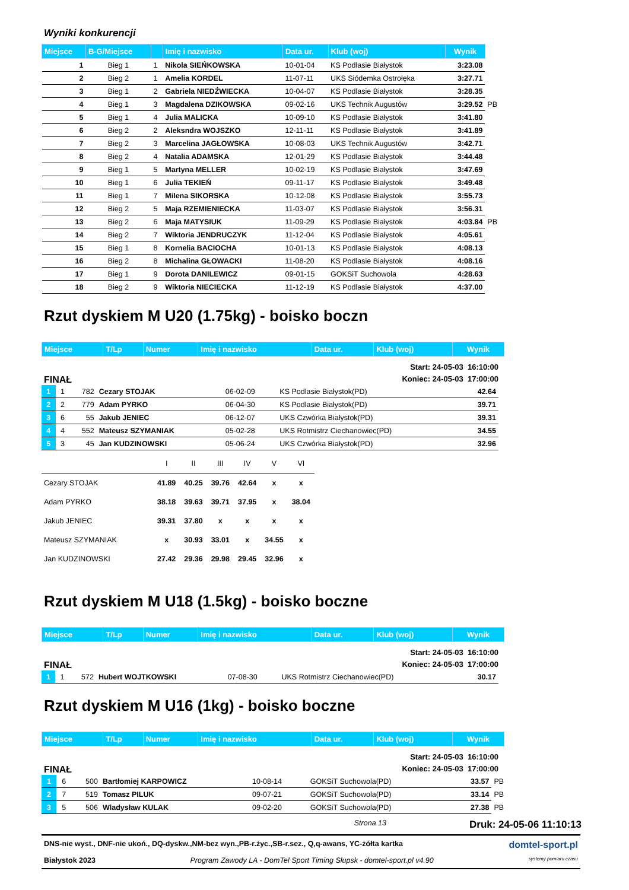Wyniki konkurencji
| Miejsce | B-G/Miejsce | | Imię i nazwisko | Data ur. | Klub (woj) | Wynik | |
| --- | --- | --- | --- | --- | --- | --- | --- |
| 1 | Bieg 1 | 1 | Nikola SIEŃKOWSKA | 10-01-04 | KS Podlasie Białystok | 3:23.08 | |
| 2 | Bieg 2 | 1 | Amelia KORDEL | 11-07-11 | UKS Siódemka Ostrołęka | 3:27.71 | |
| 3 | Bieg 1 | 2 | Gabriela NIEDŹWIECKA | 10-04-07 | KS Podlasie Białystok | 3:28.35 | |
| 4 | Bieg 1 | 3 | Magdalena DZIKOWSKA | 09-02-16 | UKS Technik Augustów | 3:29.52 | PB |
| 5 | Bieg 1 | 4 | Julia MALICKA | 10-09-10 | KS Podlasie Białystok | 3:41.80 | |
| 6 | Bieg 2 | 2 | Aleksndra WOJSZKO | 12-11-11 | KS Podlasie Białystok | 3:41.89 | |
| 7 | Bieg 2 | 3 | Marcelina JAGŁOWSKA | 10-08-03 | UKS Technik Augustów | 3:42.71 | |
| 8 | Bieg 2 | 4 | Natalia ADAMSKA | 12-01-29 | KS Podlasie Białystok | 3:44.48 | |
| 9 | Bieg 1 | 5 | Martyna MELLER | 10-02-19 | KS Podlasie Białystok | 3:47.69 | |
| 10 | Bieg 1 | 6 | Julia TEKIEŃ | 09-11-17 | KS Podlasie Białystok | 3:49.48 | |
| 11 | Bieg 1 | 7 | Milena SIKORSKA | 10-12-08 | KS Podlasie Białystok | 3:55.73 | |
| 12 | Bieg 2 | 5 | Maja RZEMIENIECKA | 11-03-07 | KS Podlasie Białystok | 3:56.31 | |
| 13 | Bieg 2 | 6 | Maja MATYSIUK | 11-09-29 | KS Podlasie Białystok | 4:03.84 | PB |
| 14 | Bieg 2 | 7 | Wiktoria JENDRUCZYK | 11-12-04 | KS Podlasie Białystok | 4:05.61 | |
| 15 | Bieg 1 | 8 | Kornelia BACIOCHA | 10-01-13 | KS Podlasie Białystok | 4:08.13 | |
| 16 | Bieg 2 | 8 | Michalina GŁOWACKI | 11-08-20 | KS Podlasie Białystok | 4:08.16 | |
| 17 | Bieg 1 | 9 | Dorota DANILEWICZ | 09-01-15 | GOKSiT Suchowola | 4:28.63 | |
| 18 | Bieg 2 | 9 | Wiktoria NIECIECKA | 11-12-19 | KS Podlasie Białystok | 4:37.00 | |
Rzut dyskiem M U20 (1.75kg) - boisko boczn
| Miejsce | T/Lp | Numer | Imię i nazwisko | Data ur. | Klub (woj) | Wynik |
| --- | --- | --- | --- | --- | --- | --- |
FINAŁ Start: 24-05-03 16:10:00
Koniec: 24-05-03 17:00:00
| 1 | 1 | 782 | Cezary STOJAK | 06-02-09 | KS Podlasie Białystok(PD) | 42.64 |
| 2 | 2 | 779 | Adam PYRKO | 06-04-30 | KS Podlasie Białystok(PD) | 39.71 |
| 3 | 6 | 55 | Jakub JENIEC | 06-12-07 | UKS Czwórka Białystok(PD) | 39.31 |
| 4 | 4 | 552 | Mateusz SZYMANIAK | 05-02-28 | UKS Rotmistrz Ciechanowiec(PD) | 34.55 |
| 5 | 3 | 45 | Jan KUDZINOWSKI | 05-06-24 | UKS Czwórka Białystok(PD) | 32.96 |
| | I | II | III | IV | V | VI |
| Cezary STOJAK | 41.89 | 40.25 | 39.76 | 42.64 | x | x |
| Adam PYRKO | 38.18 | 39.63 | 39.71 | 37.95 | x | 38.04 |
| Jakub JENIEC | 39.31 | 37.80 | x | x | x | x |
| Mateusz SZYMANIAK | x | 30.93 | 33.01 | x | 34.55 | x |
| Jan KUDZINOWSKI | 27.42 | 29.36 | 29.98 | 29.45 | 32.96 | x |
Rzut dyskiem M U18 (1.5kg) - boisko boczne
| Miejsce | T/Lp | Numer | Imię i nazwisko | Data ur. | Klub (woj) | Wynik |
| --- | --- | --- | --- | --- | --- | --- |
FINAŁ Start: 24-05-03 16:10:00
Koniec: 24-05-03 17:00:00
| 1 | 1 | 572 | Hubert WOJTKOWSKI | 07-08-30 | UKS Rotmistrz Ciechanowiec(PD) | 30.17 |
Rzut dyskiem M U16 (1kg) - boisko boczne
| Miejsce | T/Lp | Numer | Imię i nazwisko | Data ur. | Klub (woj) | Wynik |
| --- | --- | --- | --- | --- | --- | --- |
FINAŁ Start: 24-05-03 16:10:00
Koniec: 24-05-03 17:00:00
| 1 | 6 | 500 | Bartłomiej KARPOWICZ | 10-08-14 | GOKSiT Suchowola(PD) | 33.57 | PB |
| 2 | 7 | 519 | Tomasz PILUK | 09-07-21 | GOKSiT Suchowola(PD) | 33.14 | PB |
| 3 | 5 | 506 | Wladysław KULAK | 09-02-20 | GOKSiT Suchowola(PD) | 27.38 | PB |
Strona 13 Druk: 24-05-06 11:10:13
DNS-nie wyst., DNF-nie ukoń., DQ-dyskw.,NM-bez wyn.,PB-r.życ.,SB-r.sez., Q,q-awans, YC-żółta kartka domtel-sport.pl
Białystok 2023 Program Zawody LA - DomTel Sport Timing Słupsk - domtel-sport.pl v4.90 systemy pomiaru czasu